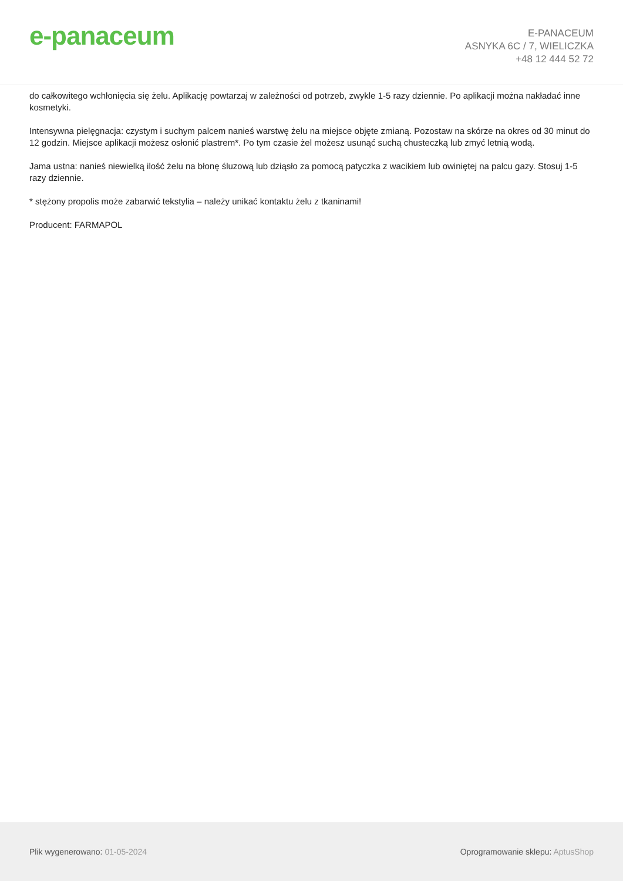e-panaceum
E-PANACEUM
ASNYKA 6C / 7, WIELICZKA
+48 12 444 52 72
do całkowitego wchłonięcia się żelu. Aplikację powtarzaj w zależności od potrzeb, zwykle 1-5 razy dziennie. Po aplikacji można nakładać inne kosmetyki.
Intensywna pielęgnacja: czystym i suchym palcem nanieś warstwę żelu na miejsce objęte zmianą. Pozostaw na skórze na okres od 30 minut do 12 godzin. Miejsce aplikacji możesz osłonić plastrem*. Po tym czasie żel możesz usunąć suchą chusteczką lub zmyć letnią wodą.
Jama ustna: nanieś niewielką ilość żelu na błonę śluzową lub dziąsło za pomocą patyczka z wacikiem lub owiniętej na palcu gazy. Stosuj 1-5 razy dziennie.
* stężony propolis może zabarwić tekstylia – należy unikać kontaktu żelu z tkaninami!
Producent: FARMAPOL
Plik wygenerowano: 01-05-2024
Oprogramowanie sklepu: AptusShop